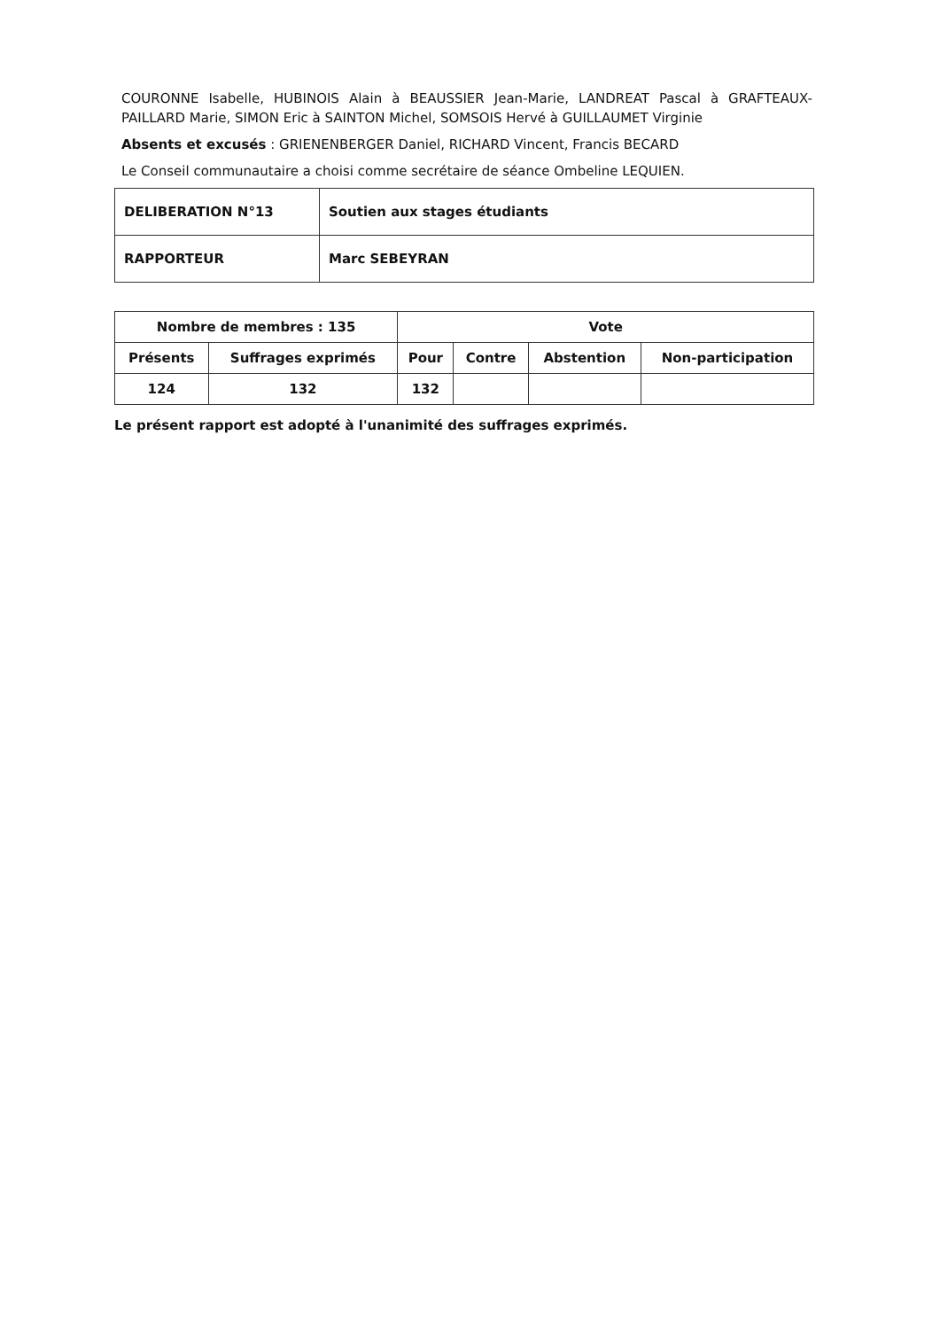COURONNE Isabelle, HUBINOIS Alain à BEAUSSIER Jean-Marie, LANDREAT Pascal à GRAFTEAUX-PAILLARD Marie, SIMON Eric à SAINTON Michel, SOMSOIS Hervé à GUILLAUMET Virginie
Absents et excusés : GRIENENBERGER Daniel, RICHARD Vincent, Francis BECARD
Le Conseil communautaire a choisi comme secrétaire de séance Ombeline LEQUIEN.
| DELIBERATION N°13 | Soutien aux stages étudiants |
| RAPPORTEUR | Marc SEBEYRAN |
| Nombre de membres : 135 | | Vote | | | |
| --- | --- | --- | --- | --- | --- |
| Présents | Suffrages exprimés | Pour | Contre | Abstention | Non-participation |
| 124 | 132 | 132 | | | |
Le présent rapport est adopté à l'unanimité des suffrages exprimés.